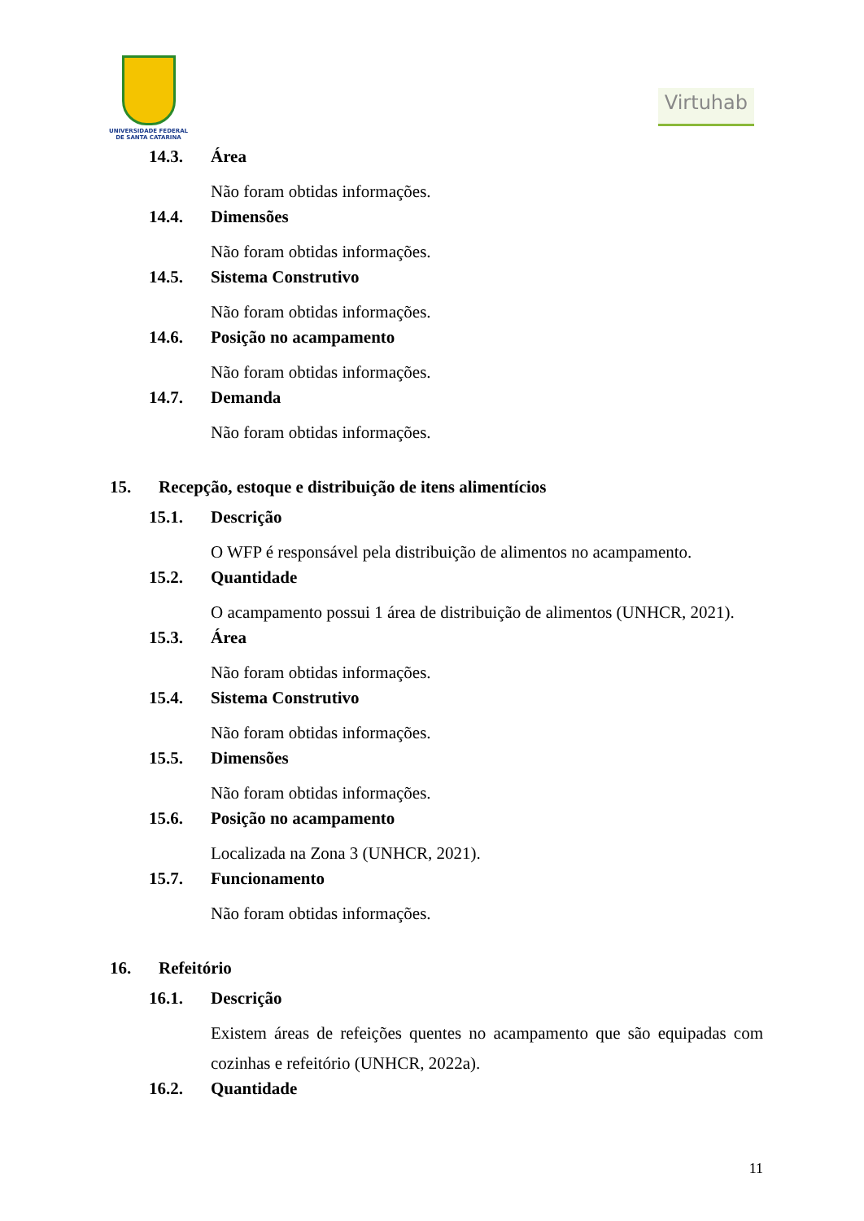UNIVERSIDADE FEDERAL
DE SANTA CATARINA
Virtuhab
14.3. Área
Não foram obtidas informações.
14.4. Dimensões
Não foram obtidas informações.
14.5. Sistema Construtivo
Não foram obtidas informações.
14.6. Posição no acampamento
Não foram obtidas informações.
14.7. Demanda
Não foram obtidas informações.
15. Recepção, estoque e distribuição de itens alimentícios
15.1. Descrição
O WFP é responsável pela distribuição de alimentos no acampamento.
15.2. Quantidade
O acampamento possui 1 área de distribuição de alimentos (UNHCR, 2021).
15.3. Área
Não foram obtidas informações.
15.4. Sistema Construtivo
Não foram obtidas informações.
15.5. Dimensões
Não foram obtidas informações.
15.6. Posição no acampamento
Localizada na Zona 3 (UNHCR, 2021).
15.7. Funcionamento
Não foram obtidas informações.
16. Refeitório
16.1. Descrição
Existem áreas de refeições quentes no acampamento que são equipadas com cozinhas e refeitório (UNHCR, 2022a).
16.2. Quantidade
11